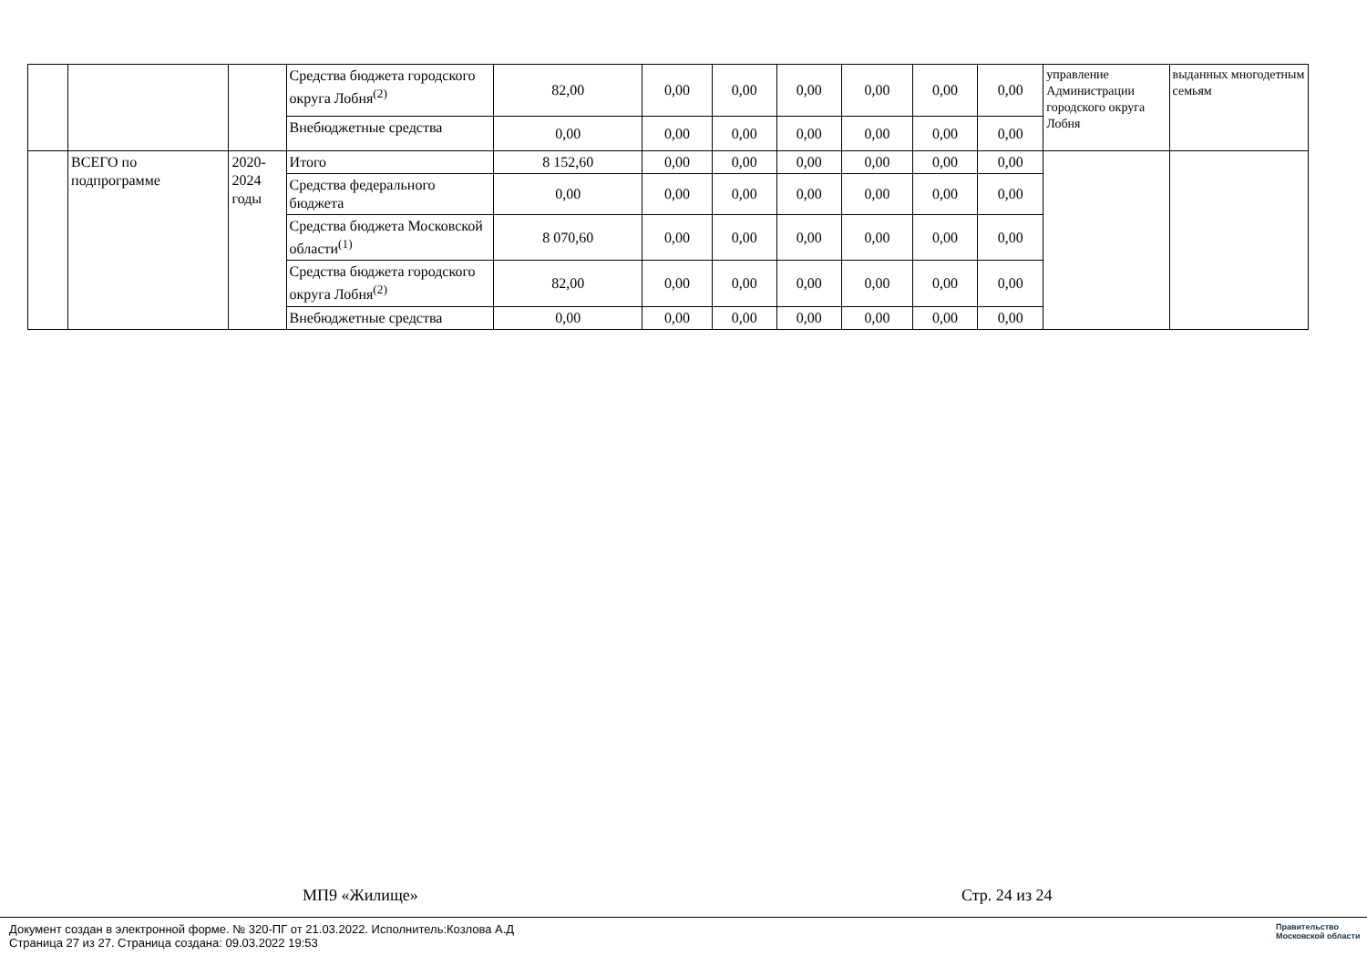| | | | Средства бюджета городского округа Лобня<sup>(2)</sup> | 82,00 | 0,00 | 0,00 | 0,00 | 0,00 | 0,00 | 0,00 | управление Администрации городского округа Лобня | выданных многодетным семьям |
| | | | Внебюджетные средства | 0,00 | 0,00 | 0,00 | 0,00 | 0,00 | 0,00 | 0,00 | | |
| | ВСЕГО по подпрограмме | 2020-2024 годы | Итого | 8 152,60 | 0,00 | 0,00 | 0,00 | 0,00 | 0,00 | 0,00 | | |
| | | | Средства федерального бюджета | 0,00 | 0,00 | 0,00 | 0,00 | 0,00 | 0,00 | 0,00 | | |
| | | | Средства бюджета Московской области<sup>(1)</sup> | 8 070,60 | 0,00 | 0,00 | 0,00 | 0,00 | 0,00 | 0,00 | | |
| | | | Средства бюджета городского округа Лобня<sup>(2)</sup> | 82,00 | 0,00 | 0,00 | 0,00 | 0,00 | 0,00 | 0,00 | | |
| | | | Внебюджетные средства | 0,00 | 0,00 | 0,00 | 0,00 | 0,00 | 0,00 | 0,00 | | |
МП9 «Жилище» Стр. 24 из 24
Документ создан в электронной форме. № 320-ПГ от 21.03.2022. Исполнитель:Козлова А.Д
Страница 27 из 27. Страница создана: 09.03.2022 19:53
Правительство
Московской области